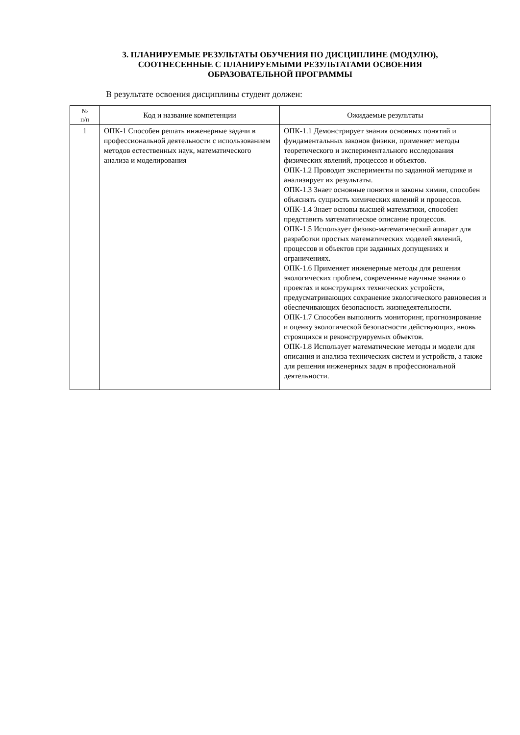3. ПЛАНИРУЕМЫЕ РЕЗУЛЬТАТЫ ОБУЧЕНИЯ ПО ДИСЦИПЛИНЕ (МОДУЛЮ),
СООТНЕСЕННЫЕ С ПЛАНИРУЕМЫМИ РЕЗУЛЬТАТАМИ ОСВОЕНИЯ
ОБРАЗОВАТЕЛЬНОЙ ПРОГРАММЫ
В результате освоения дисциплины студент должен:
| № п/п | Код и название компетенции | Ожидаемые результаты |
| --- | --- | --- |
| 1 | ОПК-1 Способен решать инженерные задачи в профессиональной деятельности с использованием методов естественных наук, математического анализа и моделирования | ОПК-1.1 Демонстрирует знания основных понятий и фундаментальных законов физики, применяет методы теоретического и экспериментального исследования физических явлений, процессов и объектов. ОПК-1.2 Проводит эксперименты по заданной методике и анализирует их результаты. ОПК-1.3 Знает основные понятия и законы химии, способен объяснять сущность химических явлений и процессов. ОПК-1.4 Знает основы высшей математики, способен представить математическое описание процессов. ОПК-1.5 Использует физико-математический аппарат для разработки простых математических моделей явлений, процессов и объектов при заданных допущениях и ограничениях. ОПК-1.6 Применяет инженерные методы для решения экологических проблем, современные научные знания о проектах и конструкциях технических устройств, предусматривающих сохранение экологического равновесия и обеспечивающих безопасность жизнедеятельности. ОПК-1.7 Способен выполнить мониторинг, прогнозирование и оценку экологической безопасности действующих, вновь строящихся и реконструируемых объектов. ОПК-1.8 Использует математические методы и модели для описания и анализа технических систем и устройств, а также для решения инженерных задач в профессиональной деятельности. |